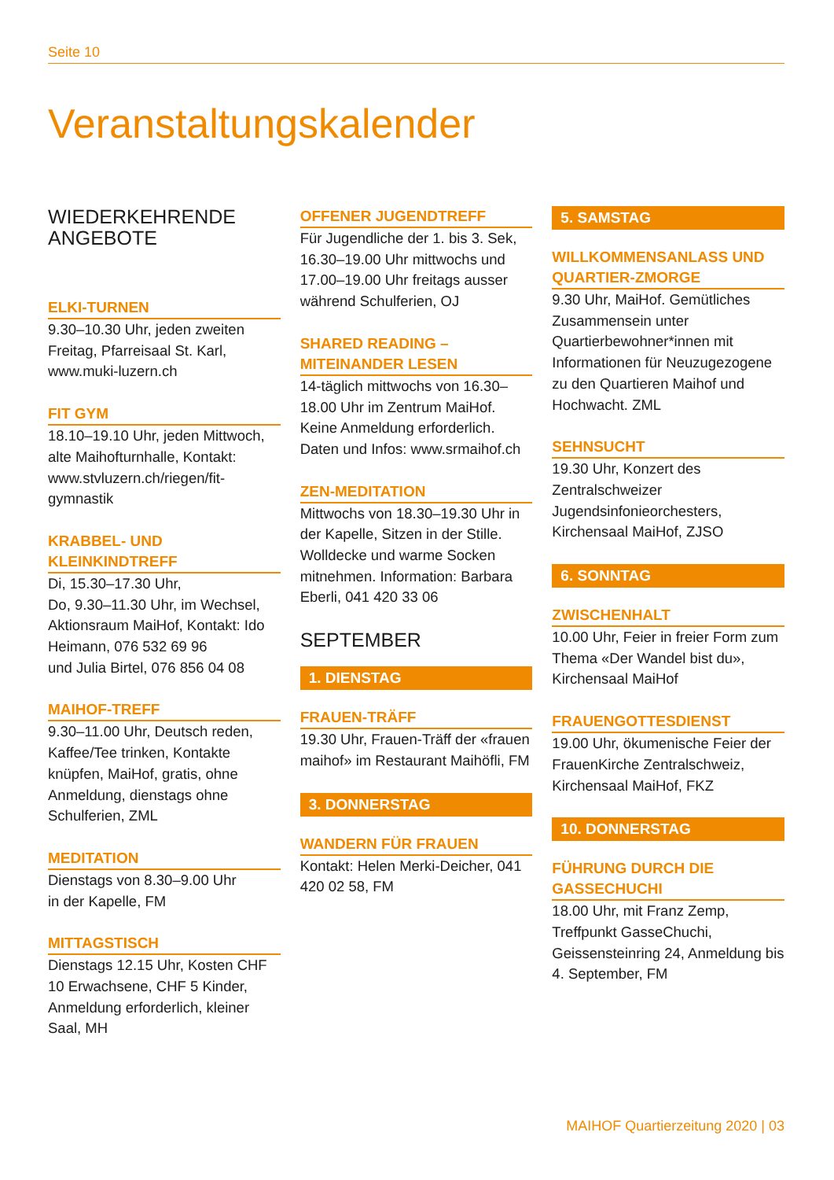Seite 10
Veranstaltungskalender
WIEDERKEHRENDE
ANGEBOTE
ELKI-TURNEN
9.30–10.30 Uhr, jeden zweiten Freitag, Pfarreisaal St. Karl, www.muki-luzern.ch
FIT GYM
18.10–19.10 Uhr, jeden Mittwoch, alte Maihofturnhalle, Kontakt: www.stvluzern.ch/riegen/fit-gymnastik
KRABBEL- UND KLEINKINDTREFF
Di, 15.30–17.30 Uhr,
Do, 9.30–11.30 Uhr, im Wechsel, Aktionsraum MaiHof, Kontakt: Ido Heimann, 076 532 69 96
und Julia Birtel, 076 856 04 08
MAIHOF-TREFF
9.30–11.00 Uhr, Deutsch reden, Kaffee/Tee trinken, Kontakte knüpfen, MaiHof, gratis, ohne Anmeldung, dienstags ohne Schulferien, ZML
MEDITATION
Dienstags von 8.30–9.00 Uhr
in der Kapelle, FM
MITTAGSTISCH
Dienstags 12.15 Uhr, Kosten CHF 10 Erwachsene, CHF 5 Kinder, Anmeldung erforderlich, kleiner Saal, MH
OFFENER JUGENDTREFF
Für Jugendliche der 1. bis 3. Sek, 16.30–19.00 Uhr mittwochs und 17.00–19.00 Uhr freitags ausser während Schulferien, OJ
SHARED READING – MITEINANDER LESEN
14-täglich mittwochs von 16.30–18.00 Uhr im Zentrum MaiHof. Keine Anmeldung erforderlich. Daten und Infos: www.srmaihof.ch
ZEN-MEDITATION
Mittwochs von 18.30–19.30 Uhr in der Kapelle, Sitzen in der Stille. Wolldecke und warme Socken mitnehmen. Information: Barbara Eberli, 041 420 33 06
SEPTEMBER
1. DIENSTAG
FRAUEN-TRÄFF
19.30 Uhr, Frauen-Träff der «frauen maihof» im Restaurant Maihöfli, FM
3. DONNERSTAG
WANDERN FÜR FRAUEN
Kontakt: Helen Merki-Deicher, 041 420 02 58, FM
5. SAMSTAG
WILLKOMMENSANLASS UND QUARTIER-ZMORGE
9.30 Uhr, MaiHof. Gemütliches Zusammensein unter Quartierbewohner*innen mit Informationen für Neuzugezogene zu den Quartieren Maihof und Hochwacht. ZML
SEHNSUCHT
19.30 Uhr, Konzert des Zentralschweizer Jugendsinfonieorchesters, Kirchensaal MaiHof, ZJSO
6. SONNTAG
ZWISCHENHALT
10.00 Uhr, Feier in freier Form zum Thema «Der Wandel bist du», Kirchensaal MaiHof
FRAUENGOTTESDIENST
19.00 Uhr, ökumenische Feier der FrauenKirche Zentralschweiz, Kirchensaal MaiHof, FKZ
10. DONNERSTAG
FÜHRUNG DURCH DIE GASSECHUCHI
18.00 Uhr, mit Franz Zemp, Treffpunkt GasseChuchi, Geissensteinring 24, Anmeldung bis 4. September, FM
MAIHOF Quartierzeitung 2020 | 03